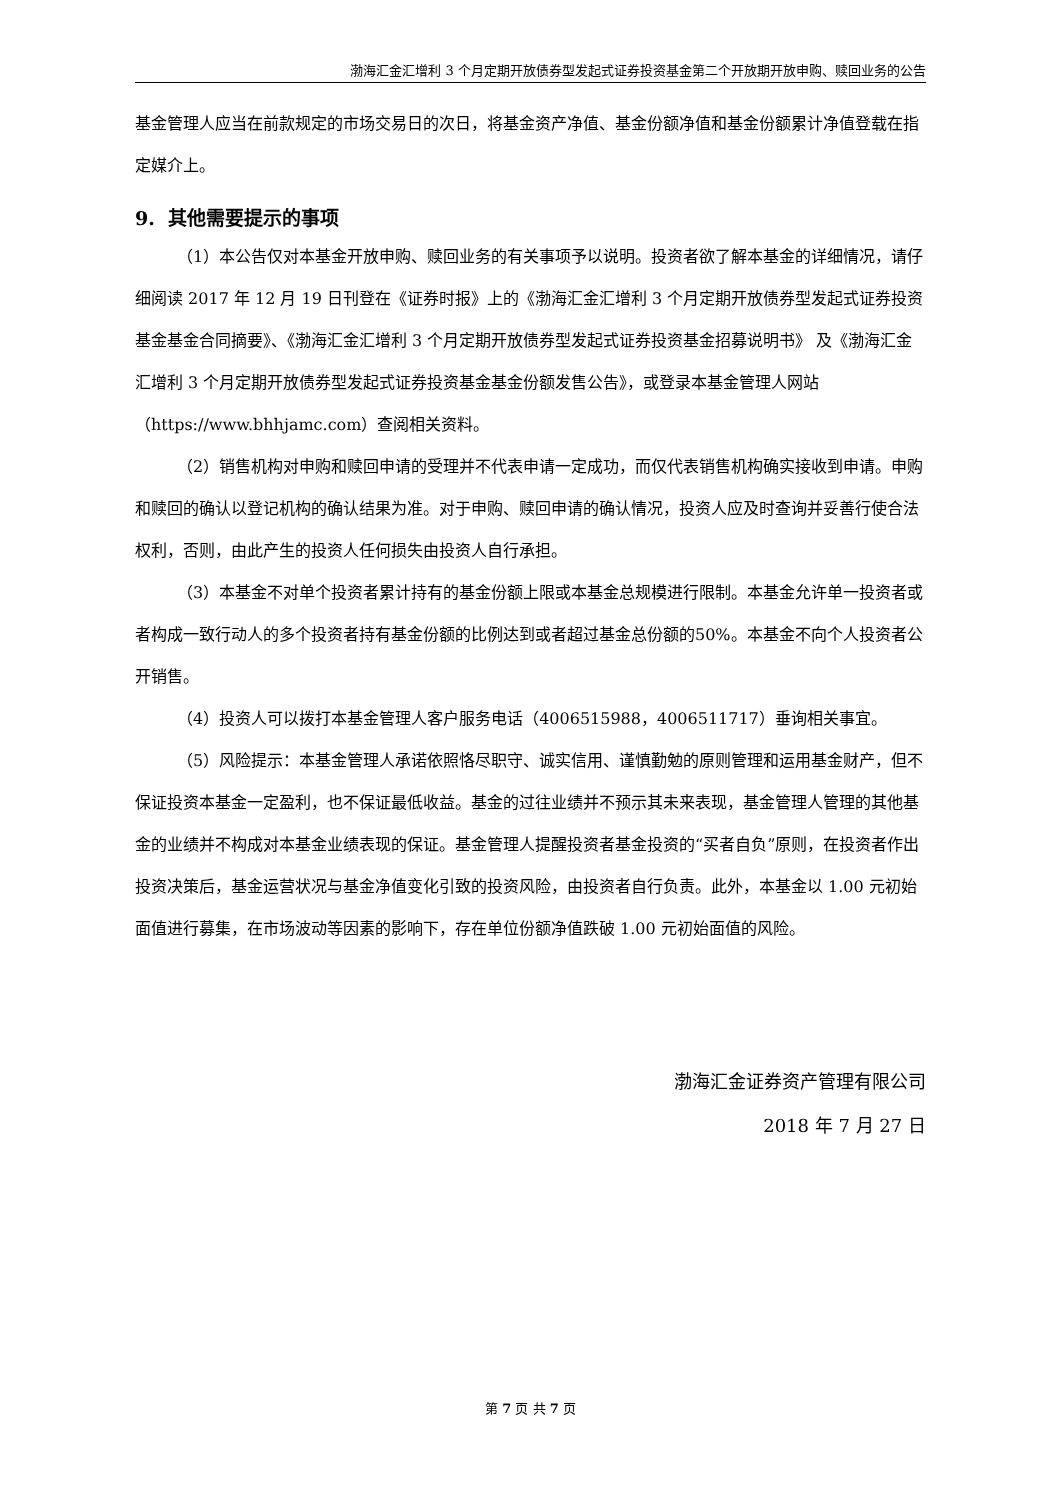渤海汇金汇增利 3 个月定期开放债券型发起式证券投资基金第二个开放期开放申购、赎回业务的公告
基金管理人应当在前款规定的市场交易日的次日，将基金资产净值、基金份额净值和基金份额累计净值登载在指定媒介上。
9. 其他需要提示的事项
（1）本公告仅对本基金开放申购、赎回业务的有关事项予以说明。投资者欲了解本基金的详细情况，请仔细阅读 2017 年 12 月 19 日刊登在《证券时报》上的《渤海汇金汇增利 3 个月定期开放债券型发起式证券投资基金基金合同摘要》、《渤海汇金汇增利 3 个月定期开放债券型发起式证券投资基金招募说明书》 及《渤海汇金汇增利 3 个月定期开放债券型发起式证券投资基金基金份额发售公告》，或登录本基金管理人网站（https://www.bhhjamc.com）查阅相关资料。
（2）销售机构对申购和赎回申请的受理并不代表申请一定成功，而仅代表销售机构确实接收到申请。申购和赎回的确认以登记机构的确认结果为准。对于申购、赎回申请的确认情况，投资人应及时查询并妥善行使合法权利，否则，由此产生的投资人任何损失由投资人自行承担。
（3）本基金不对单个投资者累计持有的基金份额上限或本基金总规模进行限制。本基金允许单一投资者或者构成一致行动人的多个投资者持有基金份额的比例达到或者超过基金总份额的50%。本基金不向个人投资者公开销售。
（4）投资人可以拨打本基金管理人客户服务电话（4006515988，4006511717）垂询相关事宜。
（5）风险提示：本基金管理人承诺依照恪尽职守、诚实信用、谨慎勤勉的原则管理和运用基金财产，但不保证投资本基金一定盈利，也不保证最低收益。基金的过往业绩并不预示其未来表现，基金管理人管理的其他基金的业绩并不构成对本基金业绩表现的保证。基金管理人提醒投资者基金投资的“买者自负”原则，在投资者作出投资决策后，基金运营状况与基金净值变化引致的投资风险，由投资者自行负责。此外，本基金以 1.00 元初始面值进行募集，在市场波动等因素的影响下，存在单位份额净值跌破 1.00 元初始面值的风险。
渤海汇金证券资产管理有限公司
2018 年 7 月 27 日
第 7 页 共 7 页